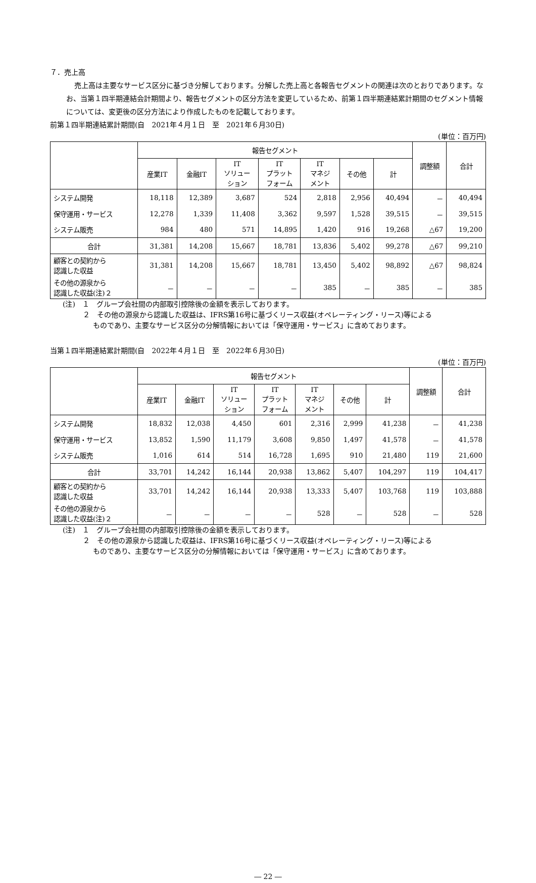７．売上高
売上高は主要なサービス区分に基づき分解しております。分解した売上高と各報告セグメントの関連は次のとおりであります。なお、当第１四半期連結会計期間より、報告セグメントの区分方法を変更しているため、前第１四半期連結累計期間のセグメント情報については、変更後の区分方法により作成したものを記載しております。
前第１四半期連結累計期間(自　2021年４月１日　至　2021年６月30日)
(単位：百万円)
| | 報告セグメント | | | | | | | 調整額 | 合計 |
| --- | --- | --- | --- | --- | --- | --- | --- | --- | --- |
| | 産業IT | 金融IT | IT ソリュー ション | IT プラット フォーム | IT マネジ メント | その他 | 計 | | |
| システム開発 | 18,118 | 12,389 | 3,687 | 524 | 2,818 | 2,956 | 40,494 | － | 40,494 |
| 保守運用・サービス | 12,278 | 1,339 | 11,408 | 3,362 | 9,597 | 1,528 | 39,515 | － | 39,515 |
| システム販売 | 984 | 480 | 571 | 14,895 | 1,420 | 916 | 19,268 | △67 | 19,200 |
| 合計 | 31,381 | 14,208 | 15,667 | 18,781 | 13,836 | 5,402 | 99,278 | △67 | 99,210 |
| 顧客との契約から 認識した収益 | 31,381 | 14,208 | 15,667 | 18,781 | 13,450 | 5,402 | 98,892 | △67 | 98,824 |
| その他の源泉から 認識した収益(注)２ | － | － | － | － | 385 | － | 385 | － | 385 |
(注)　１　グループ会社間の内部取引控除後の金額を表示しております。
２　その他の源泉から認識した収益は、IFRS第16号に基づくリース収益(オペレーティング・リース)等による
ものであり、主要なサービス区分の分解情報においては「保守運用・サービス」に含めております。
当第１四半期連結累計期間(自　2022年４月１日　至　2022年６月30日)
(単位：百万円)
| | 報告セグメント | | | | | | | 調整額 | 合計 |
| --- | --- | --- | --- | --- | --- | --- | --- | --- | --- |
| | 産業IT | 金融IT | IT ソリュー ション | IT プラット フォーム | IT マネジ メント | その他 | 計 | | |
| システム開発 | 18,832 | 12,038 | 4,450 | 601 | 2,316 | 2,999 | 41,238 | － | 41,238 |
| 保守運用・サービス | 13,852 | 1,590 | 11,179 | 3,608 | 9,850 | 1,497 | 41,578 | － | 41,578 |
| システム販売 | 1,016 | 614 | 514 | 16,728 | 1,695 | 910 | 21,480 | 119 | 21,600 |
| 合計 | 33,701 | 14,242 | 16,144 | 20,938 | 13,862 | 5,407 | 104,297 | 119 | 104,417 |
| 顧客との契約から 認識した収益 | 33,701 | 14,242 | 16,144 | 20,938 | 13,333 | 5,407 | 103,768 | 119 | 103,888 |
| その他の源泉から 認識した収益(注)２ | － | － | － | － | 528 | － | 528 | － | 528 |
(注)　１　グループ会社間の内部取引控除後の金額を表示しております。
２　その他の源泉から認識した収益は、IFRS第16号に基づくリース収益(オペレーティング・リース)等による
ものであり、主要なサービス区分の分解情報においては「保守運用・サービス」に含めております。
― 22 ―